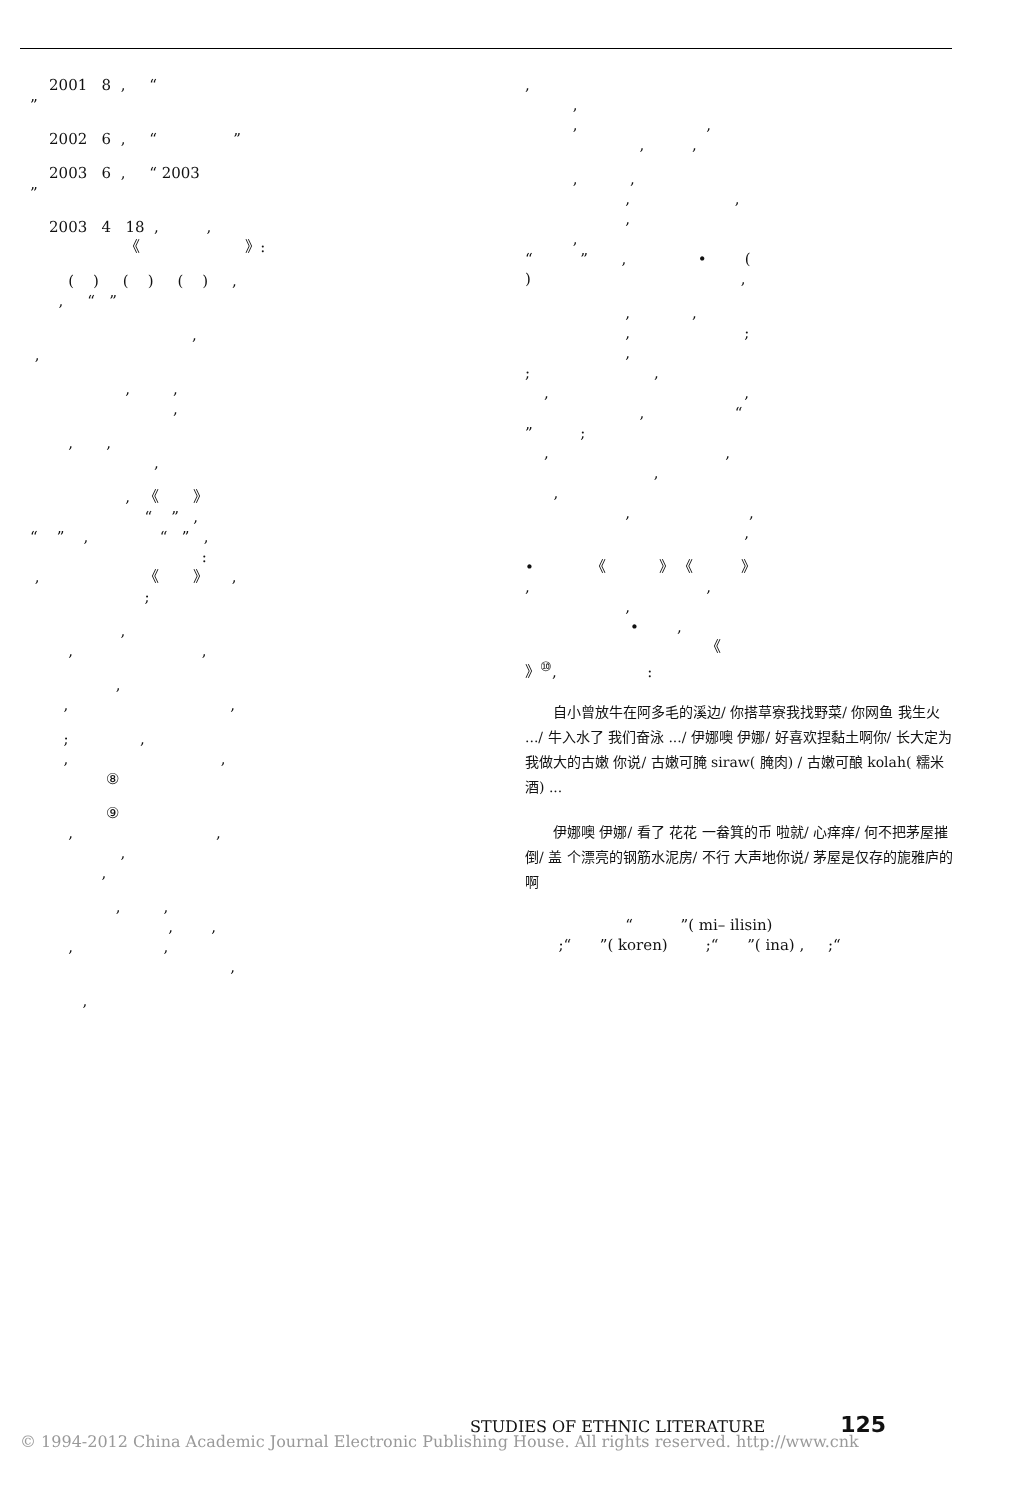2001 8 , “ ”
2002 6 , “ ”
2003 6 , “ 2003 ”
2003 4 18 , , 《 》:
( ) ( ) ( ) , , “ ”
, ,
, , ,
, , ,
, 《 》 “ ” , “ ” , “ ” , : , 《 》 , ;
, , ,
, , ,
; , , , ⑧
⑨ , , , ,
, , , , , , ,
,
, , , , , ,
, , , , , , “ ” , • ( ) ,
, , , ; , ; , , , , “ ” ; , , , , , , ,
• 《 》 《 》 , , , • , 《 》<sup>⑩</sup>, :
自小曾放牛在阿多毛的溪边/ 你搭草寮我找野菜/ 你网鱼 我生火 .../ 牛入水了 我们奋泳 .../ 伊娜噢 伊娜/ 好喜欢捏黏土啊你/ 长大定为我做大的古嫩 你说/ 古嫩可腌 siraw( 腌肉) / 古嫩可酿 kolah( 糯米酒) ...
伊娜噢 伊娜/ 看了 花花 一畚箕的币 啦就/ 心痒痒/ 何不把茅屋摧倒/ 盖 个漂亮的钢筋水泥房/ 不行 大声地你说/ 茅屋是仅存的旎雅庐的啊
“ ”( mi– ilisin) ;“ ”( koren) ;“ ”( ina) , ;“
STUDIES OF ETHNIC LITERATURE 125
© 1994-2012 China Academic Journal Electronic Publishing House. All rights reserved. http://www.cnk